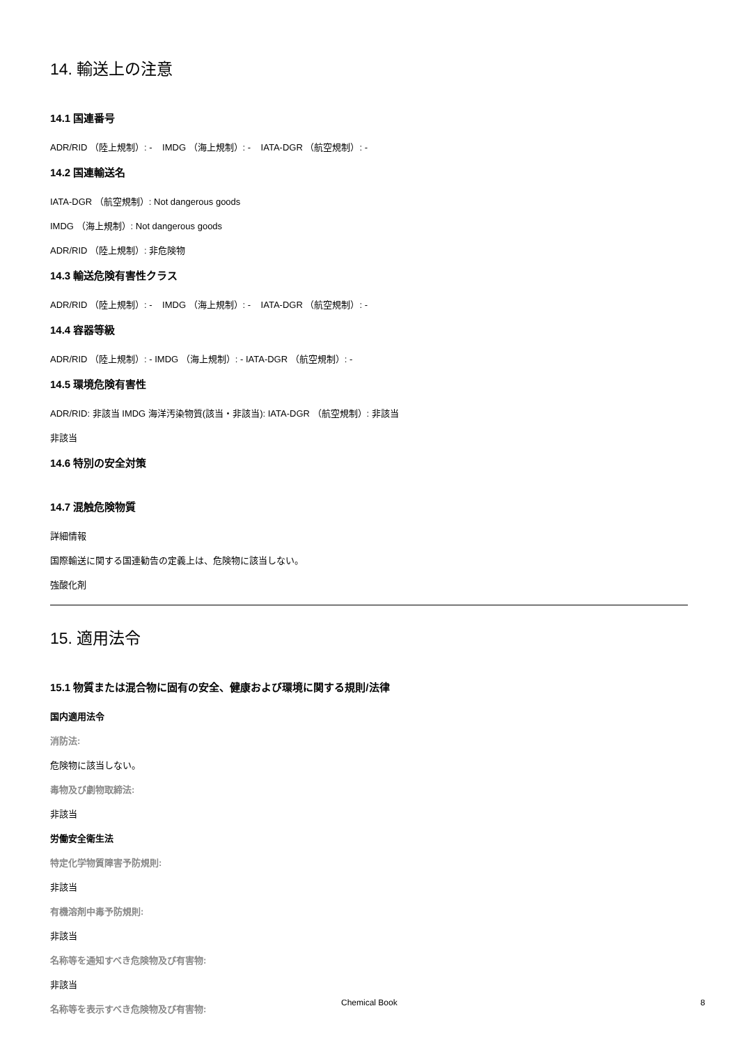14. 輸送上の注意
14.1 国連番号
ADR/RID （陸上規制）: - IMDG （海上規制）: - IATA-DGR （航空規制）: -
14.2 国連輸送名
IATA-DGR （航空規制）: Not dangerous goods
IMDG （海上規制）: Not dangerous goods
ADR/RID （陸上規制）: 非危険物
14.3 輸送危険有害性クラス
ADR/RID （陸上規制）: - IMDG （海上規制）: - IATA-DGR （航空規制）: -
14.4 容器等級
ADR/RID （陸上規制）: - IMDG （海上規制）: - IATA-DGR （航空規制）: -
14.5 環境危険有害性
ADR/RID: 非該当 IMDG 海洋汚染物質(該当・非該当): IATA-DGR （航空規制）: 非該当
非該当
14.6 特別の安全対策
14.7 混触危険物質
詳細情報
国際輸送に関する国連勧告の定義上は、危険物に該当しない。
強酸化剤
15. 適用法令
15.1 物質または混合物に固有の安全、健康および環境に関する規則/法律
国内適用法令
消防法:
危険物に該当しない。
毒物及び劇物取締法:
非該当
労働安全衛生法
特定化学物質障害予防規則:
非該当
有機溶剤中毒予防規則:
非該当
名称等を通知すべき危険物及び有害物:
非該当
名称等を表示すべき危険物及び有害物:
Chemical Book 8